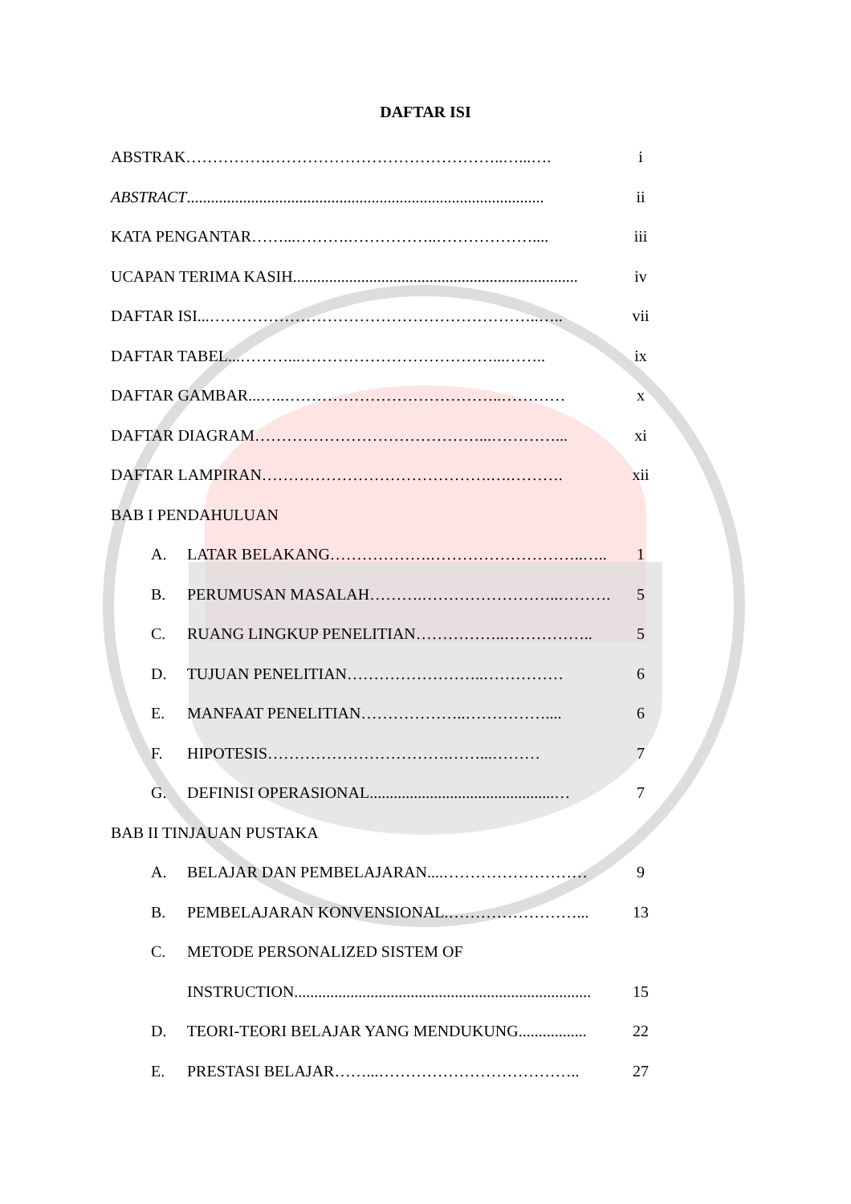DAFTAR ISI
ABSTRAK…………….……………………………………..…...…. i
ABSTRACT.........................................................................................
ii
KATA PENGANTAR……...……….……………..……………….... iii
UCAPAN TERIMA KASIH.......................................................................
iv
DAFTAR ISI...……………………………………………………..….. vii
DAFTAR TABEL...………...………………………………...…….. ix
DAFTAR GAMBAR...…..…………………………………..………… x
DAFTAR DIAGRAM……………………………………...…………... xi
DAFTAR LAMPIRAN…………………………………….….………. xii
BAB I PENDAHULUAN
A. LATAR BELAKANG……………….………………………..….. 1
B. PERUMUSAN MASALAH……….……………………..………. 5
C. RUANG LINGKUP PENELITIAN……………..…………….. 5
D. TUJUAN PENELITIAN……………………..…………… 6
E. MANFAAT PENELITIAN………………..…………….... 6
F. HIPOTESIS…………………………….……...……… 7
G. DEFINISI OPERASIONAL..............................................…
7
BAB II TINJAUAN PUSTAKA
A. BELAJAR DAN PEMBELAJARAN....……………………… 9
B. PEMBELAJARAN KONVENSIONAL.……………………... 13
C. METODE PERSONALIZED SISTEM OF
INSTRUCTION..........................................................................
15
D. TEORI-TEORI BELAJAR YANG MENDUKUNG................. 22
E. PRESTASI BELAJAR……...……………………………….. 27